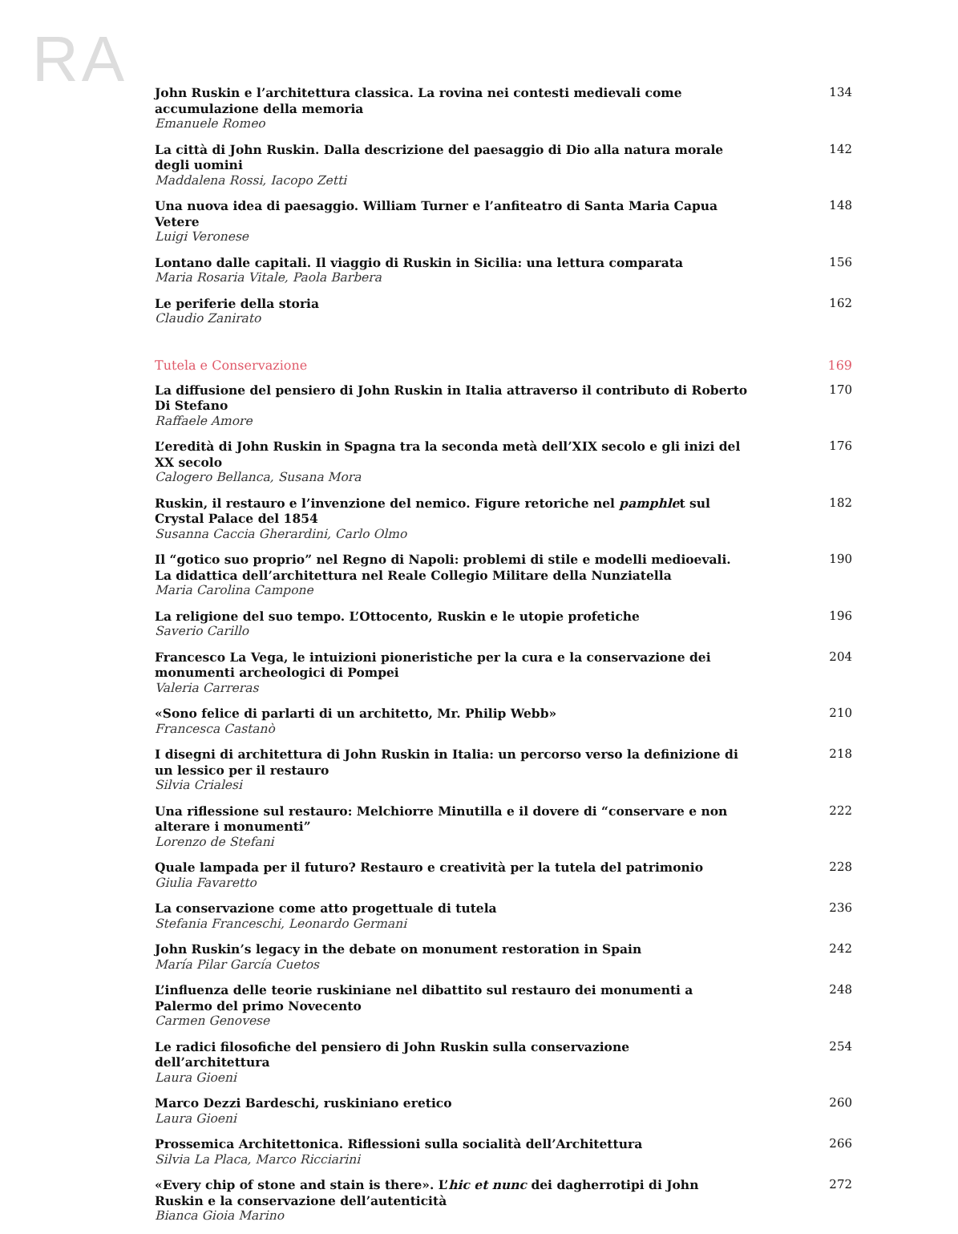RA
John Ruskin e l’architettura classica. La rovina nei contesti medievali come accumulazione della memoria
Emanuele Romeo
134
La città di John Ruskin. Dalla descrizione del paesaggio di Dio alla natura morale degli uomini
Maddalena Rossi, Iacopo Zetti
142
Una nuova idea di paesaggio. William Turner e l’anfiteatro di Santa Maria Capua Vetere
Luigi Veronese
148
Lontano dalle capitali. Il viaggio di Ruskin in Sicilia: una lettura comparata
Maria Rosaria Vitale, Paola Barbera
156
Le periferie della storia
Claudio Zanirato
162
Tutela e Conservazione 169
La diffusione del pensiero di John Ruskin in Italia attraverso il contributo di Roberto Di Stefano
Raffaele Amore
170
L’eredità di John Ruskin in Spagna tra la seconda metà dell’XIX secolo e gli inizi del XX secolo
Calogero Bellanca, Susana Mora
176
Ruskin, il restauro e l’invenzione del nemico. Figure retoriche nel pamphlet sul Crystal Palace del 1854
Susanna Caccia Gherardini, Carlo Olmo
182
Il “gotico suo proprio” nel Regno di Napoli: problemi di stile e modelli medioevali. La didattica dell’architettura nel Reale Collegio Militare della Nunziatella
Maria Carolina Campone
190
La religione del suo tempo. L’Ottocento, Ruskin e le utopie profetiche
Saverio Carillo
196
Francesco La Vega, le intuizioni pioneristiche per la cura e la conservazione dei monumenti archeologici di Pompei
Valeria Carreras
204
«Sono felice di parlarti di un architetto, Mr. Philip Webb»
Francesca Castanò
210
I disegni di architettura di John Ruskin in Italia: un percorso verso la definizione di un lessico per il restauro
Silvia Crialesi
218
Una riflessione sul restauro: Melchiorre Minutilla e il dovere di “conservare e non alterare i monumenti”
Lorenzo de Stefani
222
Quale lampada per il futuro? Restauro e creatività per la tutela del patrimonio
Giulia Favaretto
228
La conservazione come atto progettuale di tutela
Stefania Franceschi, Leonardo Germani
236
John Ruskin’s legacy in the debate on monument restoration in Spain
María Pilar García Cuetos
242
L’influenza delle teorie ruskiniane nel dibattito sul restauro dei monumenti a Palermo del primo Novecento
Carmen Genovese
248
Le radici filosofiche del pensiero di John Ruskin sulla conservazione dell’architettura
Laura Gioeni
254
Marco Dezzi Bardeschi, ruskiniano eretico
Laura Gioeni
260
Prossemica Architettonica. Riflessioni sulla socialità dell’Architettura
Silvia La Placa, Marco Ricciarini
266
«Every chip of stone and stain is there». L’hic et nunc dei dagherrotipi di John Ruskin e la conservazione dell’autenticità
Bianca Gioia Marino
272